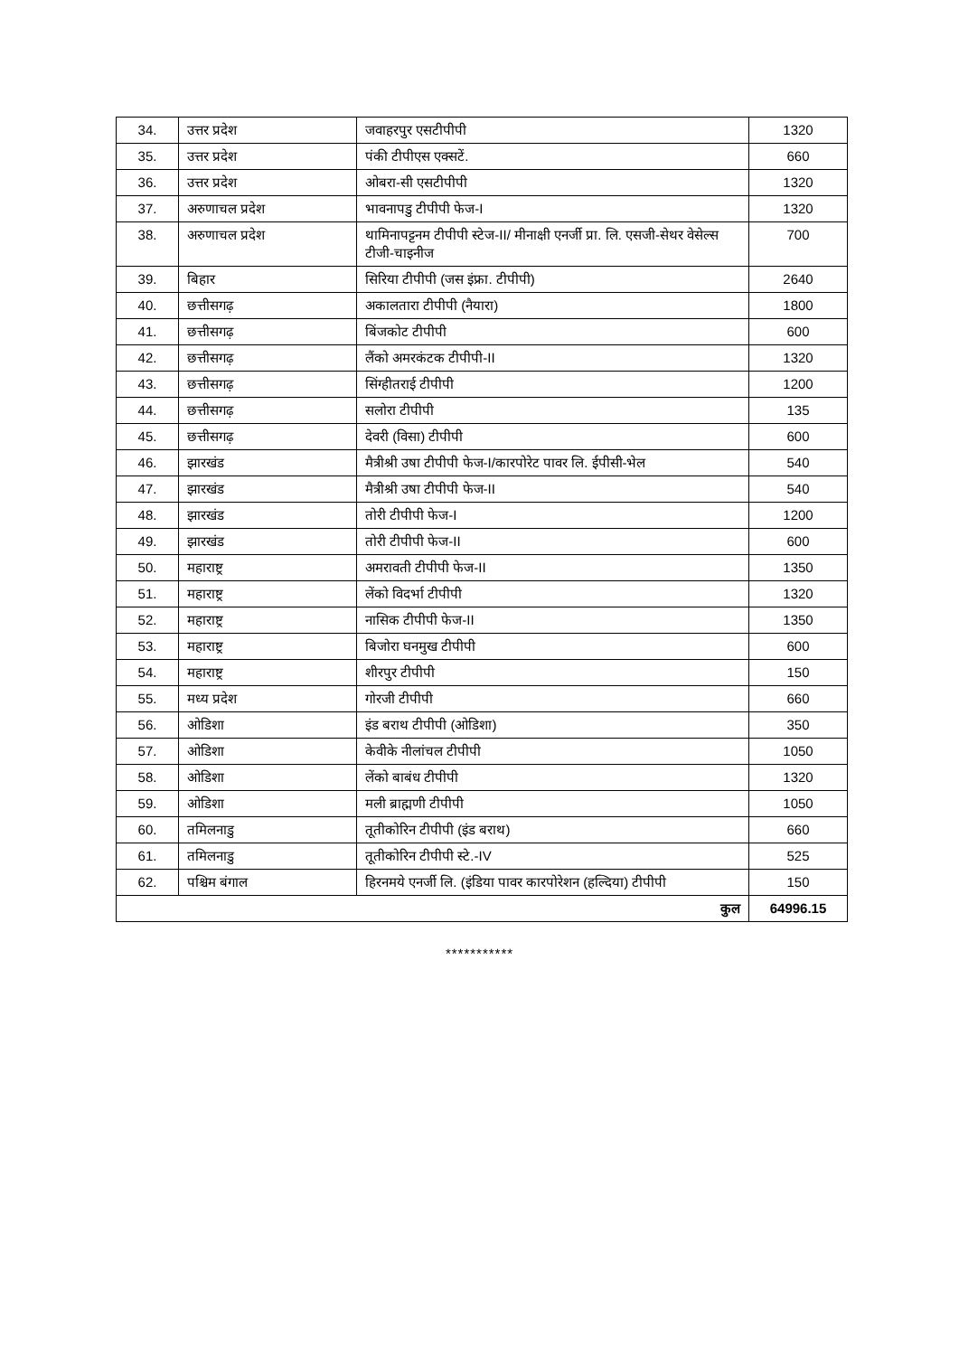| 34. | उत्तर प्रदेश | जवाहरपुर एसटीपीपी | 1320 |
| 35. | उत्तर प्रदेश | पंकी टीपीएस एक्सटें. | 660 |
| 36. | उत्तर प्रदेश | ओबरा-सी एसटीपीपी | 1320 |
| 37. | अरुणाचल प्रदेश | भावनापडु टीपीपी फेज-I | 1320 |
| 38. | अरुणाचल प्रदेश | थामिनापट्टनम टीपीपी स्टेज-II/ मीनाक्षी एनर्जी प्रा. लि. एसजी-सेथर वेसेल्स टीजी-चाइनीज | 700 |
| 39. | बिहार | सिरिया टीपीपी (जस इंफ्रा. टीपीपी) | 2640 |
| 40. | छत्तीसगढ़ | अकालतारा टीपीपी (नैयारा) | 1800 |
| 41. | छत्तीसगढ़ | बिंजकोट टीपीपी | 600 |
| 42. | छत्तीसगढ़ | लैंको अमरकंटक टीपीपी-II | 1320 |
| 43. | छत्तीसगढ़ | सिंग्हीतराई टीपीपी | 1200 |
| 44. | छत्तीसगढ़ | सलोरा टीपीपी | 135 |
| 45. | छत्तीसगढ़ | देवरी (विसा) टीपीपी | 600 |
| 46. | झारखंड | मैत्रीश्री उषा टीपीपी फेज-I/कारपोरेट पावर लि. ईपीसी-भेल | 540 |
| 47. | झारखंड | मैत्रीश्री उषा टीपीपी फेज-II | 540 |
| 48. | झारखंड | तोरी टीपीपी फेज-I | 1200 |
| 49. | झारखंड | तोरी टीपीपी फेज-II | 600 |
| 50. | महाराष्ट्र | अमरावती टीपीपी फेज-II | 1350 |
| 51. | महाराष्ट्र | लेंको विदर्भा टीपीपी | 1320 |
| 52. | महाराष्ट्र | नासिक टीपीपी फेज-II | 1350 |
| 53. | महाराष्ट्र | बिजोरा घनमुख टीपीपी | 600 |
| 54. | महाराष्ट्र | शीरपुर टीपीपी | 150 |
| 55. | मध्य प्रदेश | गोरजी टीपीपी | 660 |
| 56. | ओडिशा | इंड बराथ टीपीपी (ओडिशा) | 350 |
| 57. | ओडिशा | केवीके नीलांचल टीपीपी | 1050 |
| 58. | ओडिशा | लेंको बाबंध टीपीपी | 1320 |
| 59. | ओडिशा | मली ब्राह्मणी टीपीपी | 1050 |
| 60. | तमिलनाडु | तूतीकोरिन टीपीपी (इंड बराथ) | 660 |
| 61. | तमिलनाडु | तूतीकोरिन टीपीपी स्टे.-IV | 525 |
| 62. | पश्चिम बंगाल | हिरनमये एनर्जी लि. (इंडिया पावर कारपोरेशन (हल्दिया) टीपीपी | 150 |
| कुल | | | 64996.15 |
***********